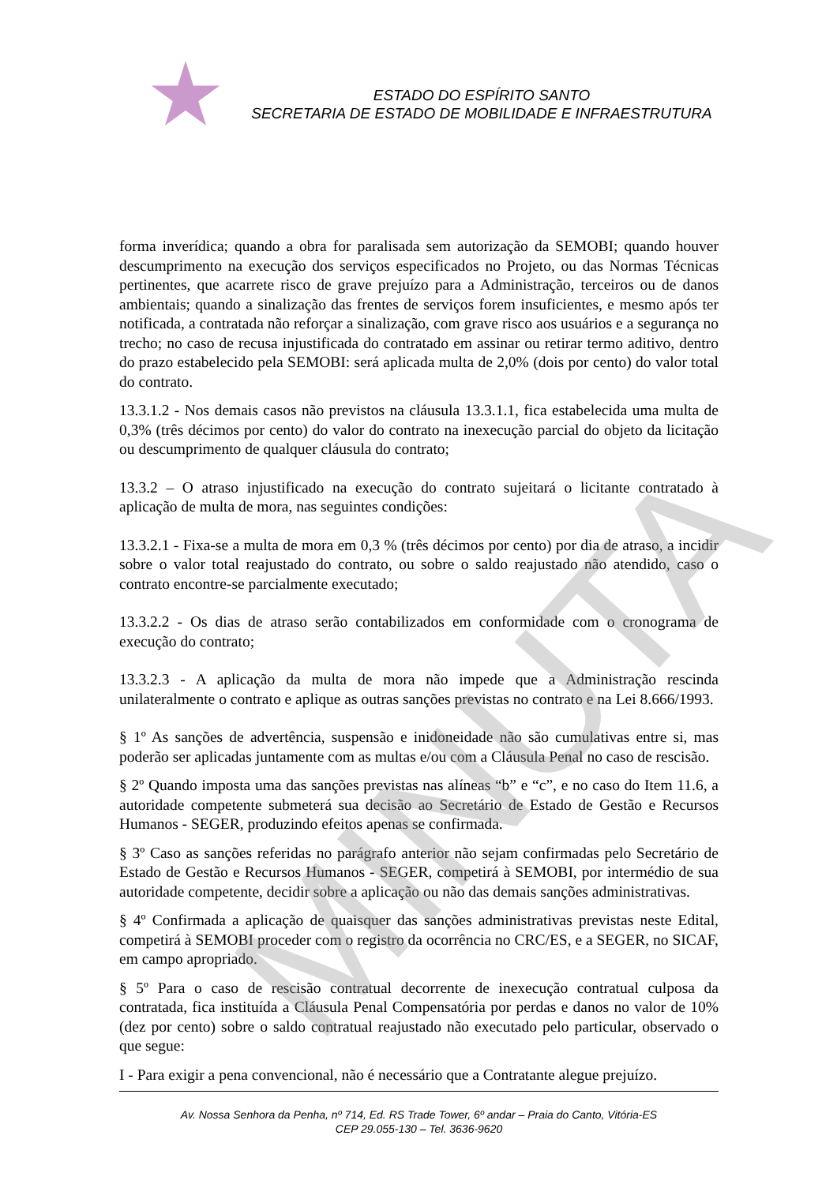ESTADO DO ESPÍRITO SANTO
SECRETARIA DE ESTADO DE MOBILIDADE E INFRAESTRUTURA
forma inverídica; quando a obra for paralisada sem autorização da SEMOBI; quando houver descumprimento na execução dos serviços especificados no Projeto, ou das Normas Técnicas pertinentes, que acarrete risco de grave prejuízo para a Administração, terceiros ou de danos ambientais; quando a sinalização das frentes de serviços forem insuficientes, e mesmo após ter notificada, a contratada não reforçar a sinalização, com grave risco aos usuários e a segurança no trecho; no caso de recusa injustificada do contratado em assinar ou retirar termo aditivo, dentro do prazo estabelecido pela SEMOBI: será aplicada multa de 2,0% (dois por cento) do valor total do contrato.
13.3.1.2 - Nos demais casos não previstos na cláusula 13.3.1.1, fica estabelecida uma multa de 0,3% (três décimos por cento) do valor do contrato na inexecução parcial do objeto da licitação ou descumprimento de qualquer cláusula do contrato;
13.3.2 – O atraso injustificado na execução do contrato sujeitará o licitante contratado à aplicação de multa de mora, nas seguintes condições:
13.3.2.1 - Fixa-se a multa de mora em 0,3 % (três décimos por cento) por dia de atraso, a incidir sobre o valor total reajustado do contrato, ou sobre o saldo reajustado não atendido, caso o contrato encontre-se parcialmente executado;
13.3.2.2 - Os dias de atraso serão contabilizados em conformidade com o cronograma de execução do contrato;
13.3.2.3 - A aplicação da multa de mora não impede que a Administração rescinda unilateralmente o contrato e aplique as outras sanções previstas no contrato e na Lei 8.666/1993.
§ 1º As sanções de advertência, suspensão e inidoneidade não são cumulativas entre si, mas poderão ser aplicadas juntamente com as multas e/ou com a Cláusula Penal no caso de rescisão.
§ 2º Quando imposta uma das sanções previstas nas alíneas “b” e “c”, e no caso do Item 11.6, a autoridade competente submeterá sua decisão ao Secretário de Estado de Gestão e Recursos Humanos - SEGER, produzindo efeitos apenas se confirmada.
§ 3º Caso as sanções referidas no parágrafo anterior não sejam confirmadas pelo Secretário de Estado de Gestão e Recursos Humanos - SEGER, competirá à SEMOBI, por intermédio de sua autoridade competente, decidir sobre a aplicação ou não das demais sanções administrativas.
§ 4º Confirmada a aplicação de quaisquer das sanções administrativas previstas neste Edital, competirá à SEMOBI proceder com o registro da ocorrência no CRC/ES, e a SEGER, no SICAF, em campo apropriado.
§ 5º Para o caso de rescisão contratual decorrente de inexecução contratual culposa da contratada, fica instituída a Cláusula Penal Compensatória por perdas e danos no valor de 10% (dez por cento) sobre o saldo contratual reajustado não executado pelo particular, observado o que segue:
I - Para exigir a pena convencional, não é necessário que a Contratante alegue prejuízo.
MINUTA
Av. Nossa Senhora da Penha, nº 714, Ed. RS Trade Tower, 6º andar – Praia do Canto, Vitória-ES
CEP 29.055-130 – Tel. 3636-9620